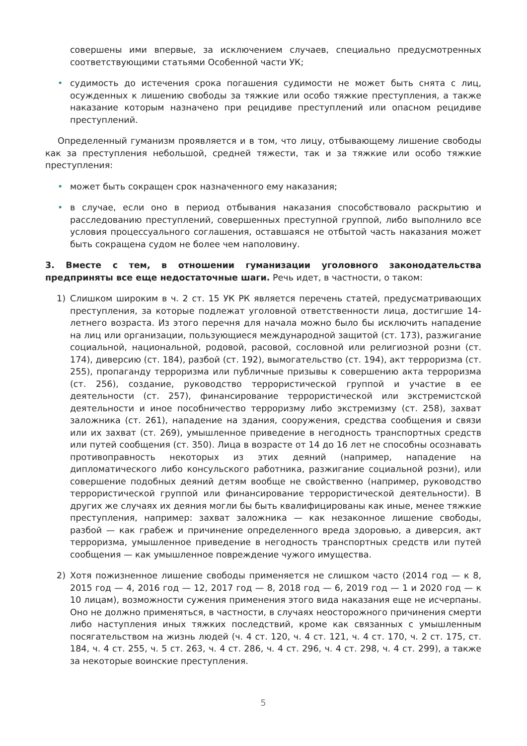совершены ими впервые, за исключением случаев, специально предусмотренных соответствующими статьями Особенной части УК;
• судимость до истечения срока погашения судимости не может быть снята с лиц, осужденных к лишению свободы за тяжкие или особо тяжкие преступления, а также наказание которым назначено при рецидиве преступлений или опасном рецидиве преступлений.
Определенный гуманизм проявляется и в том, что лицу, отбывающему лишение свободы как за преступления небольшой, средней тяжести, так и за тяжкие или особо тяжкие преступления:
• может быть сокращен срок назначенного ему наказания;
• в случае, если оно в период отбывания наказания способствовало раскрытию и расследованию преступлений, совершенных преступной группой, либо выполнило все условия процессуального соглашения, оставшаяся не отбытой часть наказания может быть сокращена судом не более чем наполовину.
3. Вместе с тем, в отношении гуманизации уголовного законодательства предприняты все еще недостаточные шаги. Речь идет, в частности, о таком:
1) Слишком широким в ч. 2 ст. 15 УК РК является перечень статей, предусматривающих преступления, за которые подлежат уголовной ответственности лица, достигшие 14-летнего возраста. Из этого перечня для начала можно было бы исключить нападение на лиц или организации, пользующиеся международной защитой (ст. 173), разжигание социальной, национальной, родовой, расовой, сословной или религиозной розни (ст. 174), диверсию (ст. 184), разбой (ст. 192), вымогательство (ст. 194), акт терроризма (ст. 255), пропаганду терроризма или публичные призывы к совершению акта терроризма (ст. 256), создание, руководство террористической группой и участие в ее деятельности (ст. 257), финансирование террористической или экстремистской деятельности и иное пособничество терроризму либо экстремизму (ст. 258), захват заложника (ст. 261), нападение на здания, сооружения, средства сообщения и связи или их захват (ст. 269), умышленное приведение в негодность транспортных средств или путей сообщения (ст. 350). Лица в возрасте от 14 до 16 лет не способны осознавать противоправность некоторых из этих деяний (например, нападение на дипломатического либо консульского работника, разжигание социальной розни), или совершение подобных деяний детям вообще не свойственно (например, руководство террористической группой или финансирование террористической деятельности). В других же случаях их деяния могли бы быть квалифицированы как иные, менее тяжкие преступления, например: захват заложника — как незаконное лишение свободы, разбой — как грабеж и причинение определенного вреда здоровью, а диверсия, акт терроризма, умышленное приведение в негодность транспортных средств или путей сообщения — как умышленное повреждение чужого имущества.
2) Хотя пожизненное лишение свободы применяется не слишком часто (2014 год — к 8, 2015 год — 4, 2016 год — 12, 2017 год — 8, 2018 год — 6, 2019 год — 1 и 2020 год — к 10 лицам), возможности сужения применения этого вида наказания еще не исчерпаны. Оно не должно применяться, в частности, в случаях неосторожного причинения смерти либо наступления иных тяжких последствий, кроме как связанных с умышленным посягательством на жизнь людей (ч. 4 ст. 120, ч. 4 ст. 121, ч. 4 ст. 170, ч. 2 ст. 175, ст. 184, ч. 4 ст. 255, ч. 5 ст. 263, ч. 4 ст. 286, ч. 4 ст. 296, ч. 4 ст. 298, ч. 4 ст. 299), а также за некоторые воинские преступления.
5